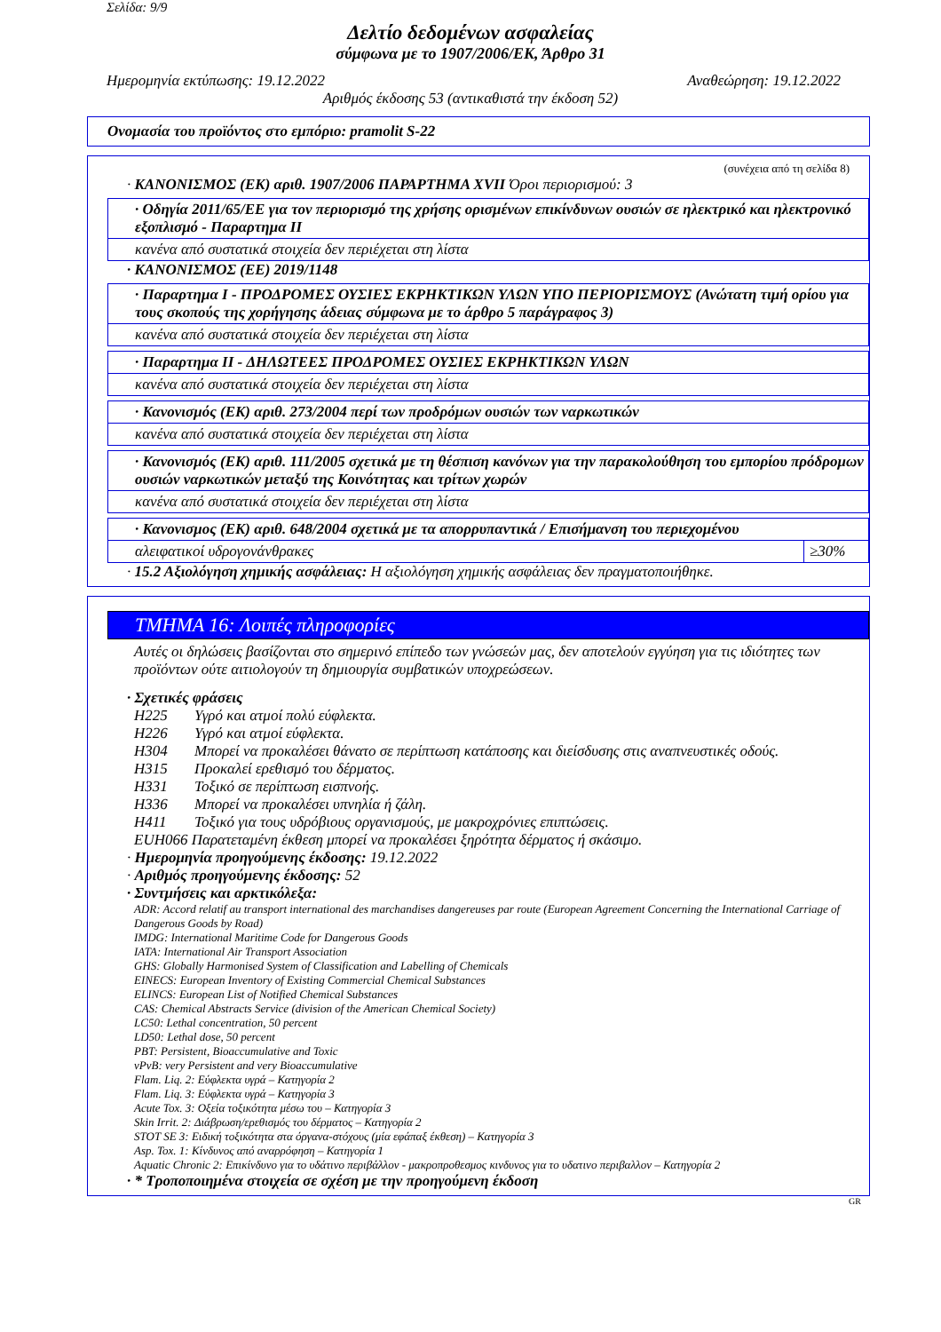Σελίδα: 9/9
Δελτίο δεδομένων ασφαλείας
σύμφωνα με το 1907/2006/ΕΚ, Άρθρο 31
Ημερομηνία εκτύπωσης: 19.12.2022 Αναθεώρηση: 19.12.2022
Αριθμός έκδοσης 53 (αντικαθιστά την έκδοση 52)
Ονομασία του προϊόντος στο εμπόριο: pramolit S-22
(συνέχεια από τη σελίδα 8)
· ΚΑΝΟΝΙΣΜΟΣ (ΕΚ) αριθ. 1907/2006 ΠΑΡΑΡΤΗΜΑ XVII Όροι περιορισμού: 3
· Οδηγία 2011/65/ΕΕ για τον περιορισμό της χρήσης ορισμένων επικίνδυνων ουσιών σε ηλεκτρικό και ηλεκτρονικό εξοπλισμό - Παραρτημα II
κανένα από συστατικά στοιχεία δεν περιέχεται στη λίστα
· ΚΑΝΟΝΙΣΜΟΣ (ΕΕ) 2019/1148
· Παραρτημα I - ΠΡΟΔΡΟΜΕΣ ΟΥΣΙΕΣ ΕΚΡΗΚΤΙΚΩΝ ΥΛΩΝ ΥΠΟ ΠΕΡΙΟΡΙΣΜΟΥΣ (Ανώτατη τιμή ορίου για τους σκοπούς της χορήγησης άδειας σύμφωνα με το άρθρο 5 παράγραφος 3)
κανένα από συστατικά στοιχεία δεν περιέχεται στη λίστα
· Παραρτημα II - ΔΗΛΩΤΕΕΣ ΠΡΟΔΡΟΜΕΣ ΟΥΣΙΕΣ ΕΚΡΗΚΤΙΚΩΝ ΥΛΩΝ
κανένα από συστατικά στοιχεία δεν περιέχεται στη λίστα
· Κανονισμός (ΕΚ) αριθ. 273/2004 περί των προδρόμων ουσιών των ναρκωτικών
κανένα από συστατικά στοιχεία δεν περιέχεται στη λίστα
· Κανονισμός (ΕΚ) αριθ. 111/2005 σχετικά με τη θέσπιση κανόνων για την παρακολούθηση του εμπορίου πρόδρομων ουσιών ναρκωτικών μεταξύ της Κοινότητας και τρίτων χωρών
κανένα από συστατικά στοιχεία δεν περιέχεται στη λίστα
| · Κανονισμος (ΕΚ) αριθ. 648/2004 σχετικά με τα απορρυπαντικά / Επισήμανση του περιεχομένου | |
| --- | --- |
| αλειφατικοί υδρογονάνθρακες | ≥30% |
· 15.2 Αξιολόγηση χημικής ασφάλειας: Η αξιολόγηση χημικής ασφάλειας δεν πραγματοποιήθηκε.
ΤΜΗΜΑ 16: Λοιπές πληροφορίες
Αυτές οι δηλώσεις βασίζονται στο σημερινό επίπεδο των γνώσεών μας, δεν αποτελούν εγγύηση για τις ιδιότητες των προϊόντων ούτε αιτιολογούν τη δημιουργία συμβατικών υποχρεώσεων.
· Σχετικές φράσεις
H225 Υγρό και ατμοί πολύ εύφλεκτα.
H226 Υγρό και ατμοί εύφλεκτα.
H304 Μπορεί να προκαλέσει θάνατο σε περίπτωση κατάποσης και διείσδυσης στις αναπνευστικές οδούς.
H315 Προκαλεί ερεθισμό του δέρματος.
H331 Τοξικό σε περίπτωση εισπνοής.
H336 Μπορεί να προκαλέσει υπνηλία ή ζάλη.
H411 Τοξικό για τους υδρόβιους οργανισμούς, με μακροχρόνιες επιπτώσεις.
EUH066 Παρατεταμένη έκθεση μπορεί να προκαλέσει ξηρότητα δέρματος ή σκάσιμο.
· Ημερομηνία προηγούμενης έκδοσης: 19.12.2022
· Αριθμός προηγούμενης έκδοσης: 52
· Συντμήσεις και αρκτικόλεξα:
ADR: Accord relatif au transport international des marchandises dangereuses par route (European Agreement Concerning the International Carriage of Dangerous Goods by Road)
IMDG: International Maritime Code for Dangerous Goods
IATA: International Air Transport Association
GHS: Globally Harmonised System of Classification and Labelling of Chemicals
EINECS: European Inventory of Existing Commercial Chemical Substances
ELINCS: European List of Notified Chemical Substances
CAS: Chemical Abstracts Service (division of the American Chemical Society)
LC50: Lethal concentration, 50 percent
LD50: Lethal dose, 50 percent
PBT: Persistent, Bioaccumulative and Toxic
vPvB: very Persistent and very Bioaccumulative
Flam. Liq. 2: Εύφλεκτα υγρά – Κατηγορία 2
Flam. Liq. 3: Εύφλεκτα υγρά – Κατηγορία 3
Acute Tox. 3: Οξεία τοξικότητα μέσω του – Κατηγορία 3
Skin Irrit. 2: Διάβρωση/ερεθισμός του δέρματος – Κατηγορία 2
STOT SE 3: Ειδική τοξικότητα στα όργανα-στόχους (μία εφάπαξ έκθεση) – Κατηγορία 3
Asp. Tox. 1: Κίνδυνος από αναρρόφηση – Κατηγορία 1
Aquatic Chronic 2: Επικίνδυνο για το υδάτινο περιβάλλον - μακροπροθεσμος κινδυνος για το υδατινο περιβαλλον – Κατηγορία 2
· * Τροποποιημένα στοιχεία σε σχέση με την προηγούμενη έκδοση
GR